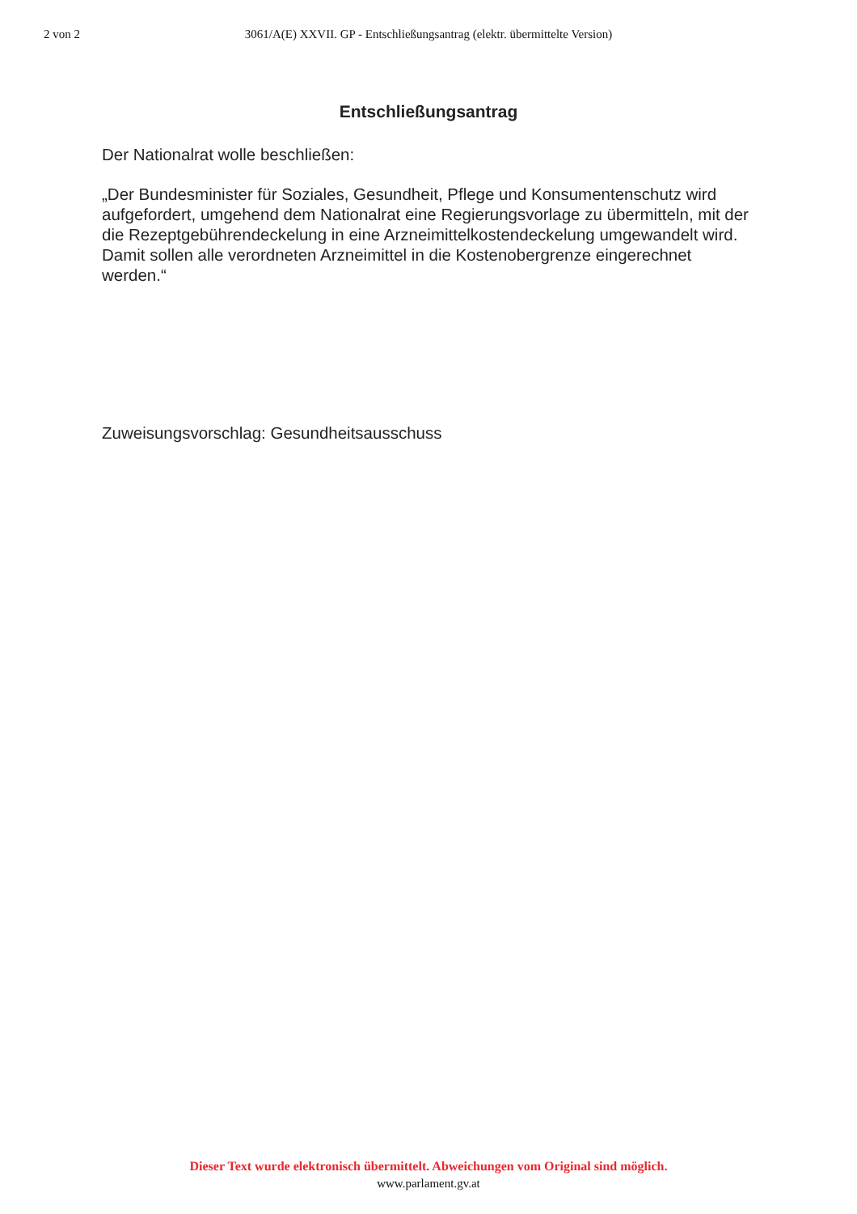2 von 2
3061/A(E) XXVII. GP - Entschließungsantrag (elektr. übermittelte Version)
Entschließungsantrag
Der Nationalrat wolle beschließen:
„Der Bundesminister für Soziales, Gesundheit, Pflege und Konsumentenschutz wird aufgefordert, umgehend dem Nationalrat eine Regierungsvorlage zu übermitteln, mit der die Rezeptgebührendeckelung in eine Arzneimittelkostendeckelung umgewandelt wird. Damit sollen alle verordneten Arzneimittel in die Kostenobergrenze eingerechnet werden.“
Zuweisungsvorschlag: Gesundheitsausschuss
Dieser Text wurde elektronisch übermittelt. Abweichungen vom Original sind möglich.
www.parlament.gv.at